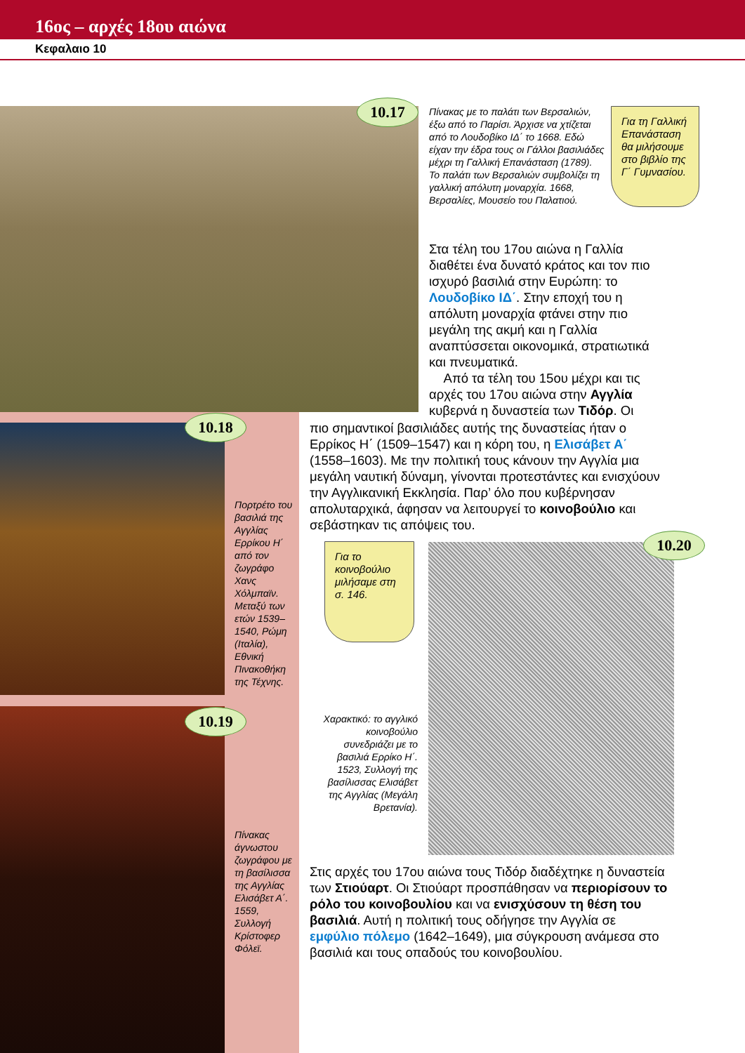16ος – αρχές 18ου αιώνα
Κεφαλαιο 10
10.17
Πίνακας με το παλάτι των Βερσαλιών, έξω από το Παρίσι. Άρχισε να χτίζεται από το Λουδοβίκο ΙΔ΄ το 1668. Εδώ είχαν την έδρα τους οι Γάλλοι βασιλιάδες μέχρι τη Γαλλική Επανάσταση (1789). Το παλάτι των Βερσαλιών συμβολίζει τη γαλλική απόλυτη μοναρχία. 1668, Βερσαλίες, Μουσείο του Παλατιού.
Για τη Γαλλική Επανάσταση θα μιλήσουμε στο βιβλίο της Γ΄ Γυμνασίου.
Στα τέλη του 17ου αιώνα η Γαλλία διαθέτει ένα δυνατό κράτος και τον πιο ισχυρό βασιλιά στην Ευρώπη: το Λουδοβίκο ΙΔ΄. Στην εποχή του η απόλυτη μοναρχία φτάνει στην πιο μεγάλη της ακμή και η Γαλλία αναπτύσσεται οικονομικά, στρατιωτικά και πνευματικά.
Από τα τέλη του 15ου μέχρι και τις αρχές του 17ου αιώνα στην Αγγλία κυβερνά η δυναστεία των Τιδόρ. Οι
πιο σημαντικοί βασιλιάδες αυτής της δυναστείας ήταν ο Ερρίκος Η΄ (1509–1547) και η κόρη του, η Ελισάβετ Α΄ (1558–1603). Με την πολιτική τους κάνουν την Αγγλία μια μεγάλη ναυτική δύναμη, γίνονται προτεστάντες και ενισχύουν την Αγγλικανική Εκκλησία. Παρ’ όλο που κυβέρνησαν απολυταρχικά, άφησαν να λειτουργεί το κοινοβούλιο και σεβάστηκαν τις απόψεις του.
10.18
Πορτρέτο του βασιλιά της Αγγλίας Ερρίκου Η΄ από τον ζωγράφο Χανς Χόλμπαϊν. Μεταξύ των ετών 1539–1540, Ρώμη (Ιταλία), Εθνική Πινακοθήκη της Τέχνης.
10.19
Πίνακας άγνωστου ζωγράφου με τη βασίλισσα της Αγγλίας Ελισάβετ Α΄. 1559, Συλλογή Κρίστοφερ Φόλεϊ.
Για το κοινοβούλιο μιλήσαμε στη σ. 146.
10.20
Χαρακτικό: το αγγλικό κοινοβούλιο συνεδριάζει με το βασιλιά Ερρίκο Η΄. 1523, Συλλογή της βασίλισσας Ελισάβετ της Αγγλίας (Μεγάλη Βρετανία).
Στις αρχές του 17ου αιώνα τους Τιδόρ διαδέχτηκε η δυναστεία των Στιούαρτ. Οι Στιούαρτ προσπάθησαν να περιορίσουν το ρόλο του κοινοβουλίου και να ενισχύσουν τη θέση του βασιλιά. Αυτή η πολιτική τους οδήγησε την Αγγλία σε εμφύλιο πόλεμο (1642–1649), μια σύγκρουση ανάμεσα στο βασιλιά και τους οπαδούς του κοινοβουλίου.